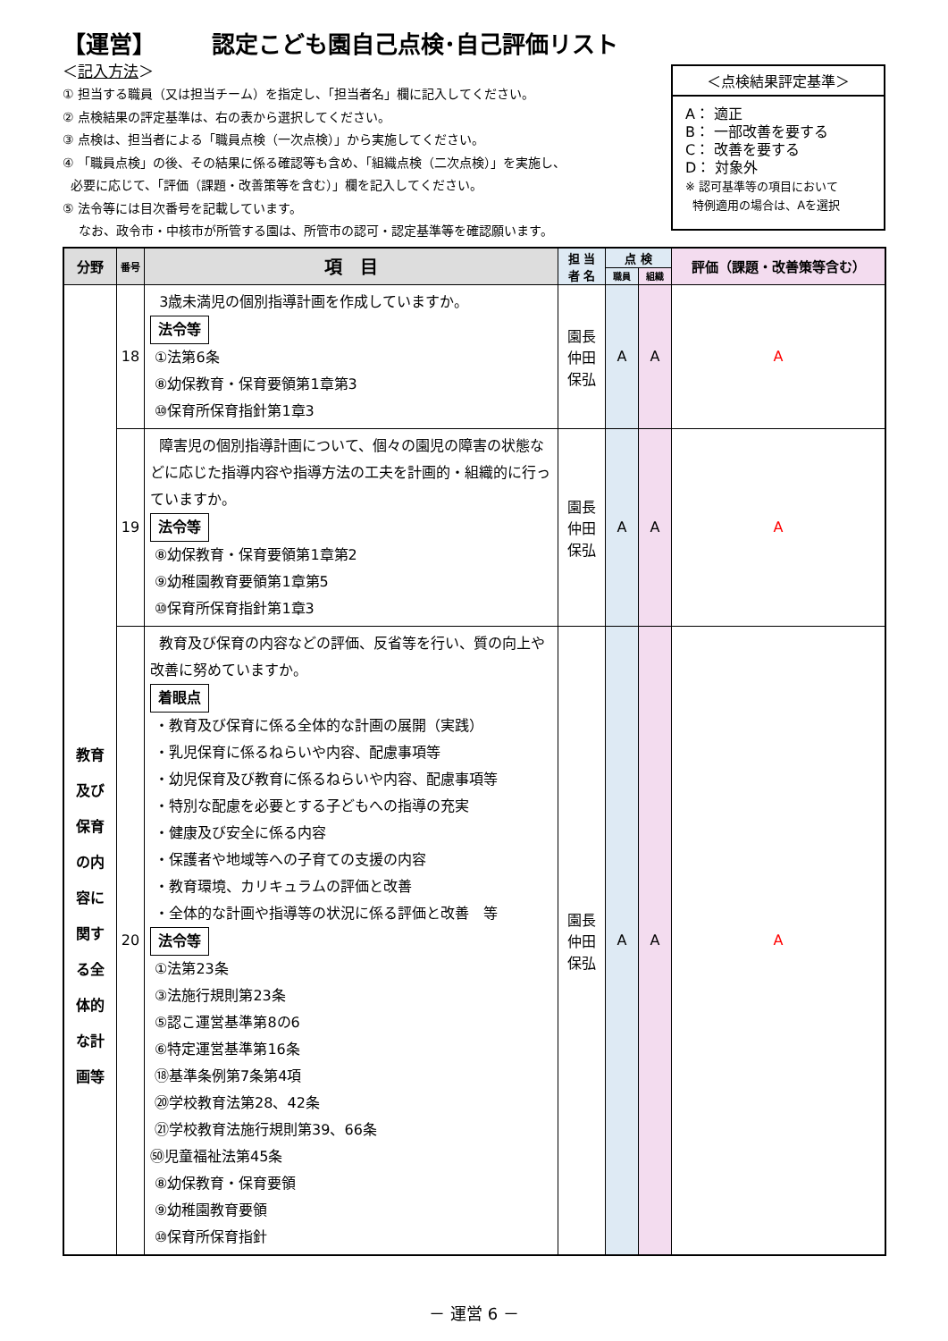【運営】 認定こども園自己点検･自己評価リスト
＜記入方法＞
① 担当する職員（又は担当チーム）を指定し、「担当者名」欄に記入してください。
② 点検結果の評定基準は、右の表から選択してください。
③ 点検は、担当者による「職員点検（一次点検）」から実施してください。
④ 「職員点検」の後、その結果に係る確認等も含め、「組織点検（二次点検）」を実施し、
必要に応じて、「評価（課題・改善策等を含む）」欄を記入してください。
⑤ 法令等には目次番号を記載しています。
なお、政令市・中核市が所管する園は、所管市の認可・認定基準等を確認願います。
＜点検結果評定基準＞
A： 適正
B： 一部改善を要する
C： 改善を要する
D： 対象外
※ 認可基準等の項目において
特例適用の場合は、Aを選択
| 分野 | 番号 | 項 目 | 担 当 者 名 | 点 検 | | 評価（課題・改善策等含む） |
| --- | --- | --- | --- | --- | --- | --- |
| | | | | 職員 | 組織 | |
| 教育 及び 保育 の内 容に 関す る全 体的 な計 画等 | 18 | 3歳未満児の個別指導計画を作成していますか。 法令等 ①法第6条 ⑧幼保教育・保育要領第1章第3 ⑩保育所保育指針第1章3 | 園長 仲田 保弘 | A | A | A |
| | 19 | 障害児の個別指導計画について、個々の園児の障害の状態などに応じた指導内容や指導方法の工夫を計画的・組織的に行っていますか。 法令等 ⑧幼保教育・保育要領第1章第2 ⑨幼稚園教育要領第1章第5 ⑩保育所保育指針第1章3 | 園長 仲田 保弘 | A | A | A |
| | 20 | 教育及び保育の内容などの評価、反省等を行い、質の向上や改善に努めていますか。 着眼点 ・教育及び保育に係る全体的な計画の展開（実践） ・乳児保育に係るねらいや内容、配慮事項等 ・幼児保育及び教育に係るねらいや内容、配慮事項等 ・特別な配慮を必要とする子どもへの指導の充実 ・健康及び安全に係る内容 ・保護者や地域等への子育ての支援の内容 ・教育環境、カリキュラムの評価と改善 ・全体的な計画や指導等の状況に係る評価と改善 等 法令等 ①法第23条 ③法施行規則第23条 ⑤認こ運営基準第8の6 ⑥特定運営基準第16条 ⑱基準条例第7条第4項 ⑳学校教育法第28、42条 ㉑学校教育法施行規則第39、66条 ㊿児童福祉法第45条 ⑧幼保教育・保育要領 ⑨幼稚園教育要領 ⑩保育所保育指針 | 園長 仲田 保弘 | A | A | A |
－ 運営 6 －